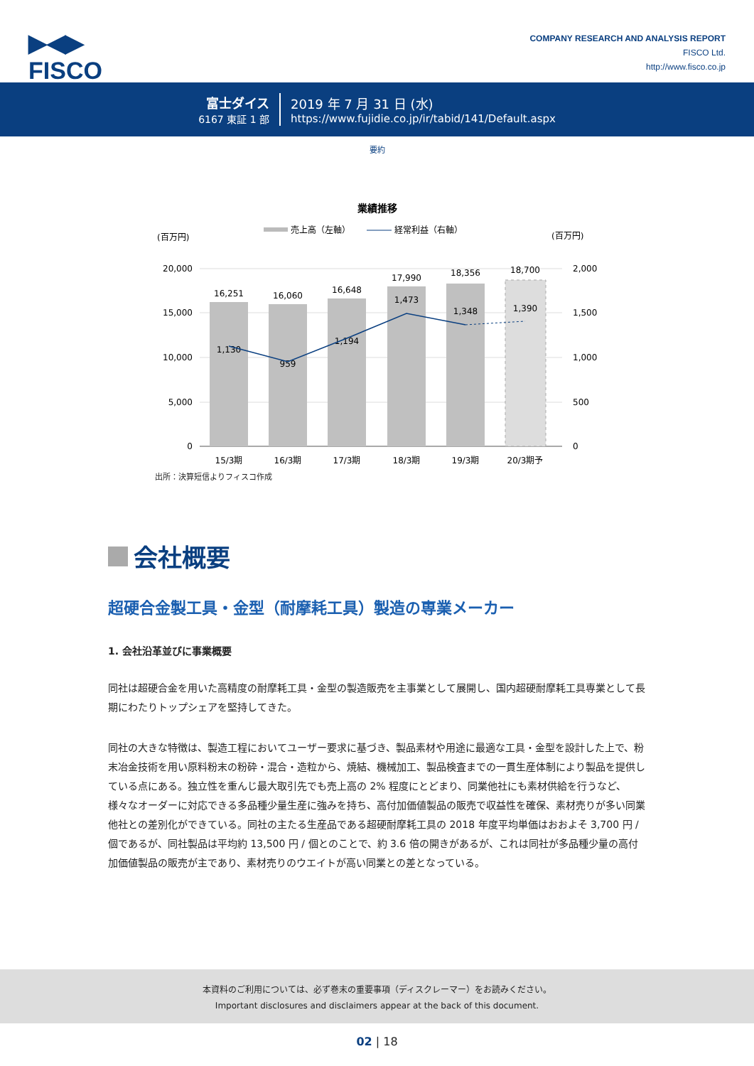▶◀▶
FISCO
COMPANY RESEARCH AND ANALYSIS REPORT
FISCO Ltd.
http://www.fisco.co.jp
富士ダイス
6167 東証 1 部
2019 年 7 月 31 日 (水)
https://www.fujidie.co.jp/ir/tabid/141/Default.aspx
要約
業績推移
売上高（左軸）
経常利益（右軸）
(百万円)
(百万円)
20,000
15,000
10,000
5,000
0
2,000
1,500
1,000
500
0
16,251
16,060
16,648
17,990
18,356
18,700
1,130
959
1,194
1,473
1,348
1,390
15/3期
16/3期
17/3期
18/3期
19/3期
20/3期予
出所：決算短信よりフィスコ作成
会社概要
超硬合金製工具・金型（耐摩耗工具）製造の専業メーカー
1. 会社沿革並びに事業概要
同社は超硬合金を用いた高精度の耐摩耗工具・金型の製造販売を主事業として展開し、国内超硬耐摩耗工具専業として長期にわたりトップシェアを堅持してきた。
同社の大きな特徴は、製造工程においてユーザー要求に基づき、製品素材や用途に最適な工具・金型を設計した上で、粉末冶金技術を用い原料粉末の粉砕・混合・造粒から、焼結、機械加工、製品検査までの一貫生産体制により製品を提供している点にある。独立性を重んじ最大取引先でも売上高の 2% 程度にとどまり、同業他社にも素材供給を行うなど、様々なオーダーに対応できる多品種少量生産に強みを持ち、高付加価値製品の販売で収益性を確保、素材売りが多い同業他社との差別化ができている。同社の主たる生産品である超硬耐摩耗工具の 2018 年度平均単価はおおよそ 3,700 円 / 個であるが、同社製品は平均約 13,500 円 / 個とのことで、約 3.6 倍の開きがあるが、これは同社が多品種少量の高付加価値製品の販売が主であり、素材売りのウエイトが高い同業との差となっている。
本資料のご利用については、必ず巻末の重要事項（ディスクレーマー）をお読みください。
Important disclosures and disclaimers appear at the back of this document.
02 | 18